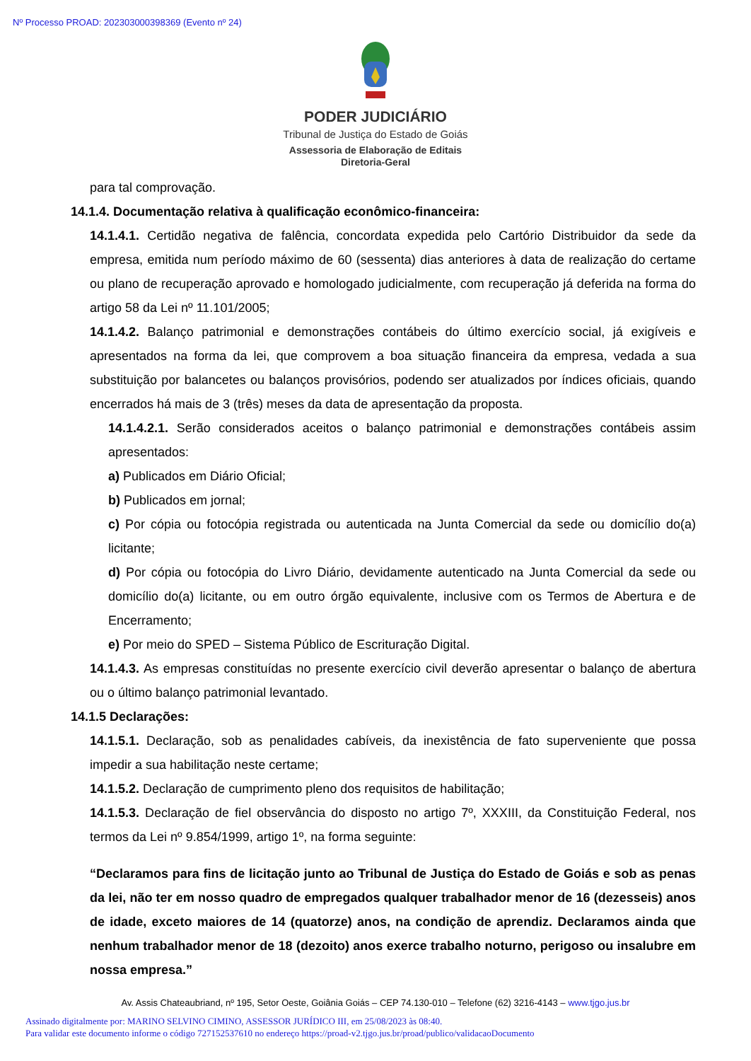Nº Processo PROAD: 202303000398369 (Evento nº 24)
PODER JUDICIÁRIO
Tribunal de Justiça do Estado de Goiás
Assessoria de Elaboração de Editais
Diretoria-Geral
para tal comprovação.
14.1.4. Documentação relativa à qualificação econômico-financeira:
14.1.4.1. Certidão negativa de falência, concordata expedida pelo Cartório Distribuidor da sede da empresa, emitida num período máximo de 60 (sessenta) dias anteriores à data de realização do certame ou plano de recuperação aprovado e homologado judicialmente, com recuperação já deferida na forma do artigo 58 da Lei nº 11.101/2005;
14.1.4.2. Balanço patrimonial e demonstrações contábeis do último exercício social, já exigíveis e apresentados na forma da lei, que comprovem a boa situação financeira da empresa, vedada a sua substituição por balancetes ou balanços provisórios, podendo ser atualizados por índices oficiais, quando encerrados há mais de 3 (três) meses da data de apresentação da proposta.
14.1.4.2.1. Serão considerados aceitos o balanço patrimonial e demonstrações contábeis assim apresentados:
a) Publicados em Diário Oficial;
b) Publicados em jornal;
c) Por cópia ou fotocópia registrada ou autenticada na Junta Comercial da sede ou domicílio do(a) licitante;
d) Por cópia ou fotocópia do Livro Diário, devidamente autenticado na Junta Comercial da sede ou domicílio do(a) licitante, ou em outro órgão equivalente, inclusive com os Termos de Abertura e de Encerramento;
e) Por meio do SPED – Sistema Público de Escrituração Digital.
14.1.4.3. As empresas constituídas no presente exercício civil deverão apresentar o balanço de abertura ou o último balanço patrimonial levantado.
14.1.5 Declarações:
14.1.5.1. Declaração, sob as penalidades cabíveis, da inexistência de fato superveniente que possa impedir a sua habilitação neste certame;
14.1.5.2. Declaração de cumprimento pleno dos requisitos de habilitação;
14.1.5.3. Declaração de fiel observância do disposto no artigo 7º, XXXIII, da Constituição Federal, nos termos da Lei nº 9.854/1999, artigo 1º, na forma seguinte:
“Declaramos para fins de licitação junto ao Tribunal de Justiça do Estado de Goiás e sob as penas da lei, não ter em nosso quadro de empregados qualquer trabalhador menor de 16 (dezesseis) anos de idade, exceto maiores de 14 (quatorze) anos, na condição de aprendiz. Declaramos ainda que nenhum trabalhador menor de 18 (dezoito) anos exerce trabalho noturno, perigoso ou insalubre em nossa empresa.”
Av. Assis Chateaubriand, nº 195, Setor Oeste, Goiânia Goiás – CEP 74.130-010 – Telefone (62) 3216-4143 – www.tjgo.jus.br
Assinado digitalmente por: MARINO SELVINO CIMINO, ASSESSOR JURÍDICO III, em 25/08/2023 às 08:40.
Para validar este documento informe o código 727152537610 no endereço https://proad-v2.tjgo.jus.br/proad/publico/validacaoDocumento